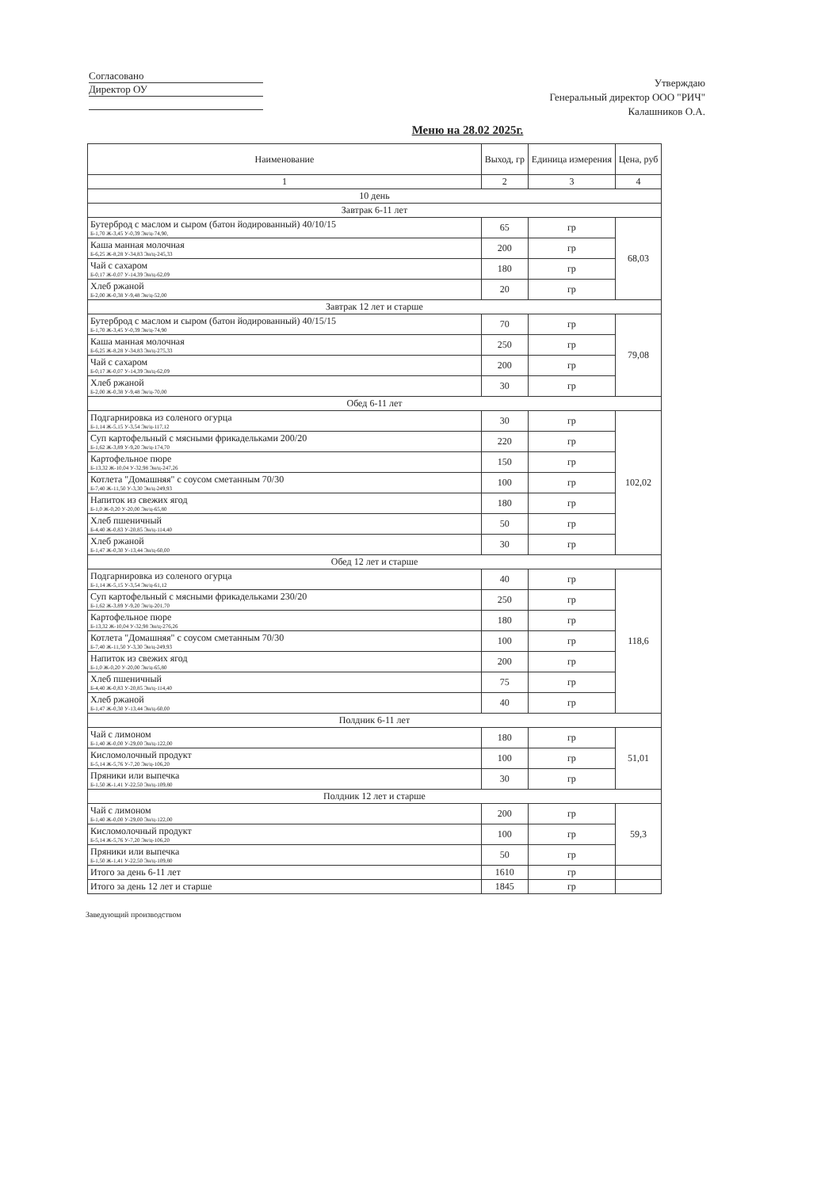Согласовано
Директор ОУ
Утверждаю
Генеральный директор ООО "РИЧ"
Калашников О.А.
Меню на 28.02 2025г.
| Наименование | Выход, гр | Единица измерения | Цена, руб |
| --- | --- | --- | --- |
| 1 | 2 | 3 | 4 |
| 10 день | | | |
| Завтрак 6-11 лет | | | |
| Бутерброд с маслом и сыром (батон йодированный) 40/10/15 Б-1,70 Ж-3,45 У-0,39 Эн/ц-74,90, | 65 | гр | 68,03 |
| Каша манная молочная Б-6,25 Ж-8,28 У-34,83 Эн/ц-245,33 | 200 | гр | |
| Чай с сахаром Б-0,17 Ж-0,07 У-14,39 Эн/ц-62,09 | 180 | гр | |
| Хлеб ржаной Б-2,00 Ж-0,38 У-9,48 Эн/ц-52,00 | 20 | гр | |
| Завтрак 12 лет и старше | | | |
| Бутерброд с маслом и сыром (батон йодированный) 40/15/15 Б-1,70 Ж-3,45 У-0,39 Эн/ц-74,90 | 70 | гр | 79,08 |
| Каша манная молочная Б-6,25 Ж-8,28 У-34,83 Эн/ц-275,33 | 250 | гр | |
| Чай с сахаром Б-0,17 Ж-0,07 У-14,39 Эн/ц-62,09 | 200 | гр | |
| Хлеб ржаной Б-2,00 Ж-0,38 У-9,48 Эн/ц-70,00 | 30 | гр | |
| Обед 6-11 лет | | | |
| Подгарнировка из соленого огурца Б-1,14 Ж-5,15 У-3,54 Эн/ц-117,12 | 30 | гр | 102,02 |
| Суп картофельный с мясными фрикадельками 200/20 Б-1,62 Ж-3,89 У-9,20 Эн/ц-174,70 | 220 | гр | |
| Картофельное пюре Б-13,32 Ж-10,04 У-32,98 Эн/ц-247,26 | 150 | гр | |
| Котлета "Домашняя" с соусом сметанным 70/30 Б-7,40 Ж-11,50 У-3,30 Эн/ц-249,93 | 100 | гр | |
| Напиток из свежих ягод Б-1,0 Ж-0,20 У-20,00 Эн/ц-65,80 | 180 | гр | |
| Хлеб пшеничный Б-4,40 Ж-0,83 У-20,85 Эн/ц-114,40 | 50 | гр | |
| Хлеб ржаной Б-1,47 Ж-0,30 У-13,44 Эн/ц-60,00 | 30 | гр | |
| Обед 12 лет и старше | | | |
| Подгарнировка из соленого огурца Б-1,14 Ж-5,15 У-3,54 Эн/ц-61,12 | 40 | гр | 118,6 |
| Суп картофельный с мясными фрикадельками 230/20 Б-1,62 Ж-3,89 У-9,20 Эн/ц-201,70 | 250 | гр | |
| Картофельное пюре Б-13,32 Ж-10,04 У-32,98 Эн/ц-276,26 | 180 | гр | |
| Котлета "Домашняя" с соусом сметанным 70/30 Б-7,40 Ж-11,50 У-3,30 Эн/ц-249,93 | 100 | гр | |
| Напиток из свежих ягод Б-1,0 Ж-0,20 У-20,00 Эн/ц-65,80 | 200 | гр | |
| Хлеб пшеничный Б-4,40 Ж-0,83 У-20,85 Эн/ц-114,40 | 75 | гр | |
| Хлеб ржаной Б-1,47 Ж-0,30 У-13,44 Эн/ц-60,00 | 40 | гр | |
| Полдник 6-11 лет | | | |
| Чай с лимоном Б-1,40 Ж-0,00 У-29,00 Эн/ц-122,00 | 180 | гр | 51,01 |
| Кисломолочный продукт Б-5,14 Ж-5,76 У-7,20 Эн/ц-106,20 | 100 | гр | |
| Пряники или выпечка Б-1,50 Ж-1,41 У-22,50 Эн/ц-109,80 | 30 | гр | |
| Полдник 12 лет и старше | | | |
| Чай с лимоном Б-1,40 Ж-0,00 У-29,00 Эн/ц-122,00 | 200 | гр | 59,3 |
| Кисломолочный продукт Б-5,14 Ж-5,76 У-7,20 Эн/ц-106,20 | 100 | гр | |
| Пряники или выпечка Б-1,50 Ж-1,41 У-22,50 Эн/ц-109,80 | 50 | гр | |
| Итого за день 6-11 лет | 1610 | гр | |
| Итого за день 12 лет и старше | 1845 | гр | |
Заведующий производством